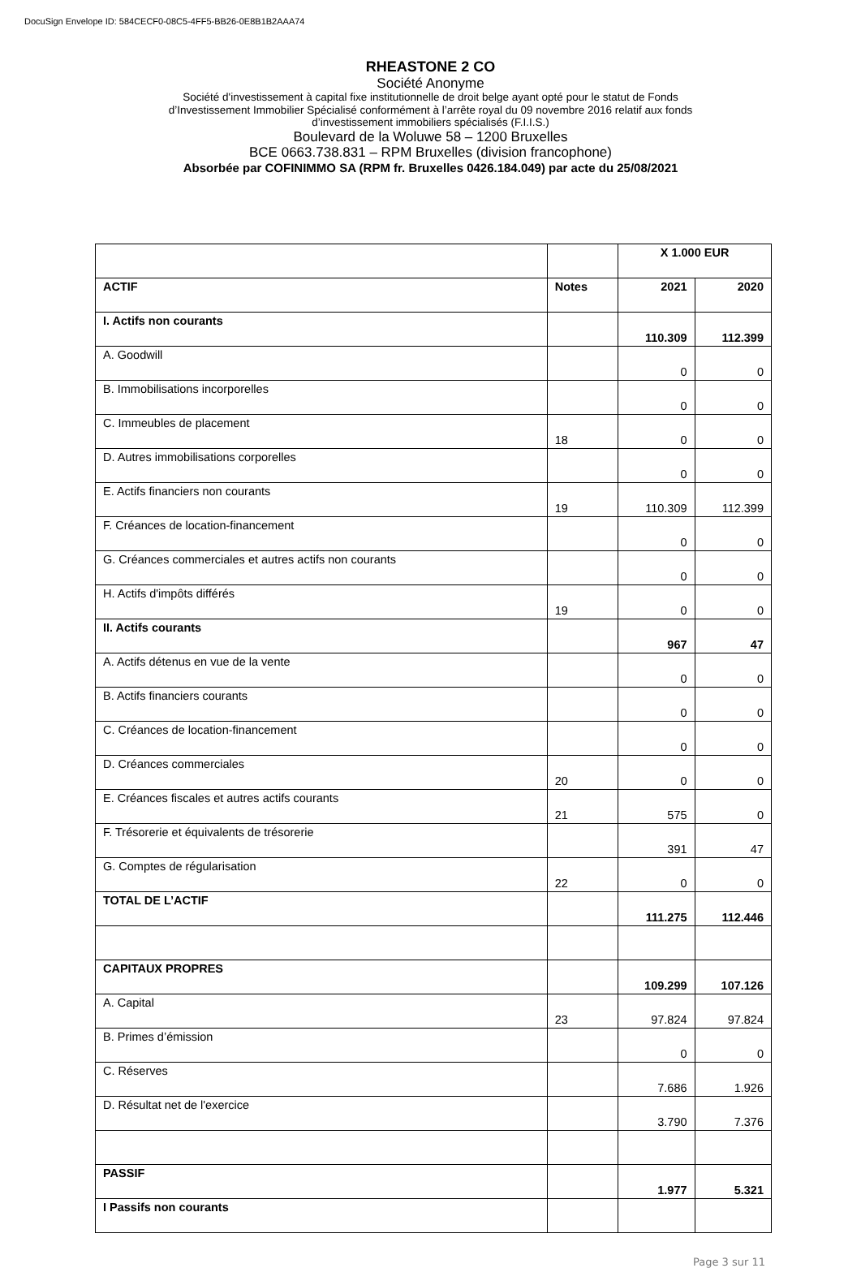DocuSign Envelope ID: 584CECF0-08C5-4FF5-BB26-0E8B1B2AAA74
RHEASTONE 2 CO
Société Anonyme
Société d'investissement à capital fixe institutionnelle de droit belge ayant opté pour le statut de Fonds
d’Investissement Immobilier Spécialisé conformément à l’arrête royal du 09 novembre 2016 relatif aux fonds
d’investissement immobiliers spécialisés (F.I.I.S.)
Boulevard de la Woluwe 58 – 1200 Bruxelles
BCE 0663.738.831 – RPM Bruxelles (division francophone)
Absorbée par COFINIMMO SA (RPM fr. Bruxelles 0426.184.049) par acte du 25/08/2021
| | | X 1.000 EUR | |
| ACTIF | Notes | 2021 | 2020 |
| I. Actifs non courants | | 110.309 | 112.399 |
| A. Goodwill | | 0 | 0 |
| B. Immobilisations incorporelles | | 0 | 0 |
| C. Immeubles de placement | 18 | 0 | 0 |
| D. Autres immobilisations corporelles | | 0 | 0 |
| E. Actifs financiers non courants | 19 | 110.309 | 112.399 |
| F. Créances de location-financement | | 0 | 0 |
| G. Créances commerciales et autres actifs non courants | | 0 | 0 |
| H. Actifs d'impôts différés | 19 | 0 | 0 |
| II. Actifs courants | | 967 | 47 |
| A. Actifs détenus en vue de la vente | | 0 | 0 |
| B. Actifs financiers courants | | 0 | 0 |
| C. Créances de location-financement | | 0 | 0 |
| D. Créances commerciales | 20 | 0 | 0 |
| E. Créances fiscales et autres actifs courants | 21 | 575 | 0 |
| F. Trésorerie et équivalents de trésorerie | | 391 | 47 |
| G. Comptes de régularisation | 22 | 0 | 0 |
| TOTAL DE L’ACTIF | | 111.275 | 112.446 |
| CAPITAUX PROPRES | | 109.299 | 107.126 |
| A. Capital | 23 | 97.824 | 97.824 |
| B. Primes d’émission | | 0 | 0 |
| C. Réserves | | 7.686 | 1.926 |
| D. Résultat net de l'exercice | | 3.790 | 7.376 |
| PASSIF | | 1.977 | 5.321 |
| I Passifs non courants | | | |
Page 3 sur 11